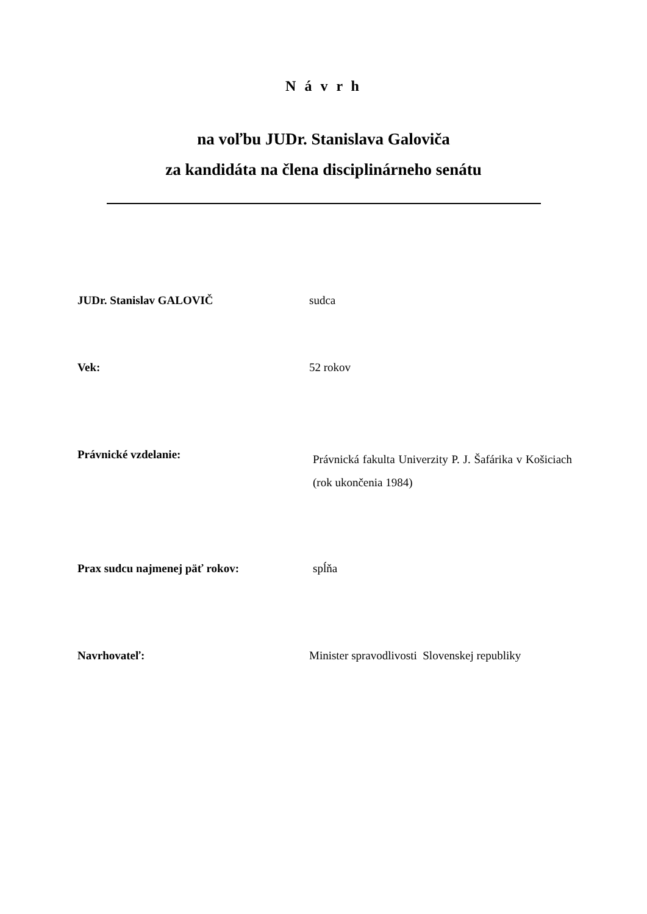N á v r h
na voľbu JUDr. Stanislava Galoviča
za kandidáta na člena disciplinárneho senátu
JUDr. Stanislav GALOVIČ sudca
Vek: 52 rokov
Právnické vzdelanie: Právnická fakulta Univerzity P. J. Šafárika v Košiciach (rok ukončenia 1984)
Prax sudcu najmenej päť rokov: spĺňa
Navrhovateľ: Minister spravodlivosti Slovenskej republiky